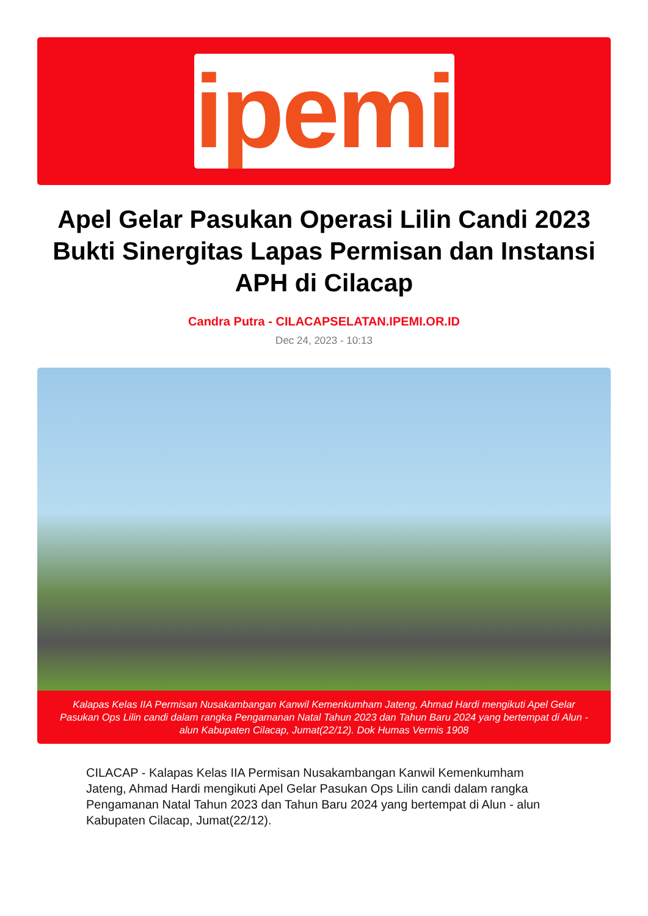ipemi
Apel Gelar Pasukan Operasi Lilin Candi 2023 Bukti Sinergitas Lapas Permisan dan Instansi APH di Cilacap
Candra Putra - CILACAPSELATAN.IPEMI.OR.ID
Dec 24, 2023 - 10:13
Kalapas Kelas IIA Permisan Nusakambangan Kanwil Kemenkumham Jateng, Ahmad Hardi mengikuti Apel Gelar Pasukan Ops Lilin candi dalam rangka Pengamanan Natal Tahun 2023 dan Tahun Baru 2024 yang bertempat di Alun - alun Kabupaten Cilacap, Jumat(22/12). Dok Humas Vermis 1908
CILACAP - Kalapas Kelas IIA Permisan Nusakambangan Kanwil Kemenkumham Jateng, Ahmad Hardi mengikuti Apel Gelar Pasukan Ops Lilin candi dalam rangka Pengamanan Natal Tahun 2023 dan Tahun Baru 2024 yang bertempat di Alun - alun Kabupaten Cilacap, Jumat(22/12).